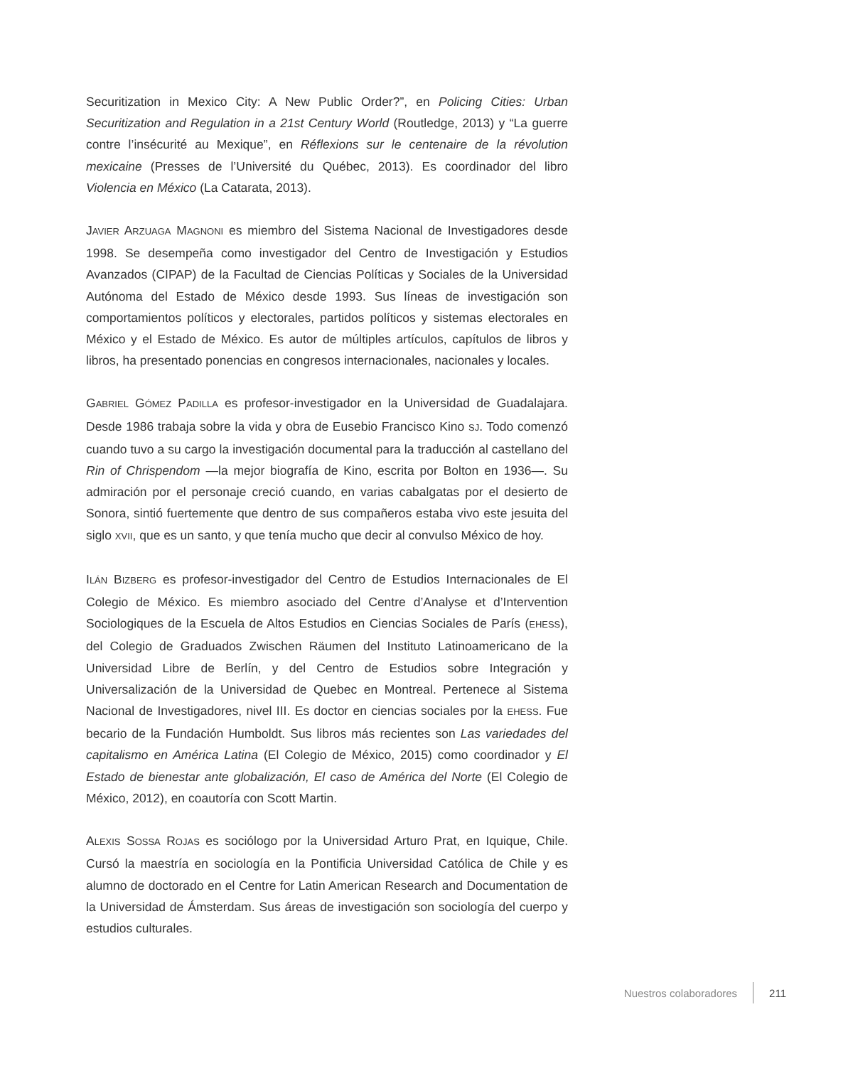Securitization in Mexico City: A New Public Order?”, en Policing Cities: Urban Securitization and Regulation in a 21st Century World (Routledge, 2013) y “La guerre contre l’insécurité au Mexique”, en Réflexions sur le centenaire de la révolution mexicaine (Presses de l’Université du Québec, 2013). Es coordinador del libro Violencia en México (La Catarata, 2013).
JAVIER ARZUAGA MAGNONI es miembro del Sistema Nacional de Investigadores desde 1998. Se desempeña como investigador del Centro de Investigación y Estudios Avanzados (CIPAP) de la Facultad de Ciencias Políticas y Sociales de la Universidad Autónoma del Estado de México desde 1993. Sus líneas de investigación son comportamientos políticos y electorales, partidos políticos y sistemas electorales en México y el Estado de México. Es autor de múltiples artículos, capítulos de libros y libros, ha presentado ponencias en congresos internacionales, nacionales y locales.
GABRIEL GÓMEZ PADILLA es profesor-investigador en la Universidad de Guadalajara. Desde 1986 trabaja sobre la vida y obra de Eusebio Francisco Kino SJ. Todo comenzó cuando tuvo a su cargo la investigación documental para la traducción al castellano del Rin of Chrispendom —la mejor biografía de Kino, escrita por Bolton en 1936—. Su admiración por el personaje creció cuando, en varias cabalgatas por el desierto de Sonora, sintió fuertemente que dentro de sus compañeros estaba vivo este jesuita del siglo XVII, que es un santo, y que tenía mucho que decir al convulso México de hoy.
ILÁN BIZBERG es profesor-investigador del Centro de Estudios Internacionales de El Colegio de México. Es miembro asociado del Centre d’Analyse et d’Intervention Sociologiques de la Escuela de Altos Estudios en Ciencias Sociales de París (EHESS), del Colegio de Graduados Zwischen Räumen del Instituto Latinoamericano de la Universidad Libre de Berlín, y del Centro de Estudios sobre Integración y Universalización de la Universidad de Quebec en Montreal. Pertenece al Sistema Nacional de Investigadores, nivel III. Es doctor en ciencias sociales por la EHESS. Fue becario de la Fundación Humboldt. Sus libros más recientes son Las variedades del capitalismo en América Latina (El Colegio de México, 2015) como coordinador y El Estado de bienestar ante globalización, El caso de América del Norte (El Colegio de México, 2012), en coautoría con Scott Martin.
ALEXIS SOSSA ROJAS es sociólogo por la Universidad Arturo Prat, en Iquique, Chile. Cursó la maestría en sociología en la Pontificia Universidad Católica de Chile y es alumno de doctorado en el Centre for Latin American Research and Documentation de la Universidad de Ámsterdam. Sus áreas de investigación son sociología del cuerpo y estudios culturales.
Nuestros colaboradores 211